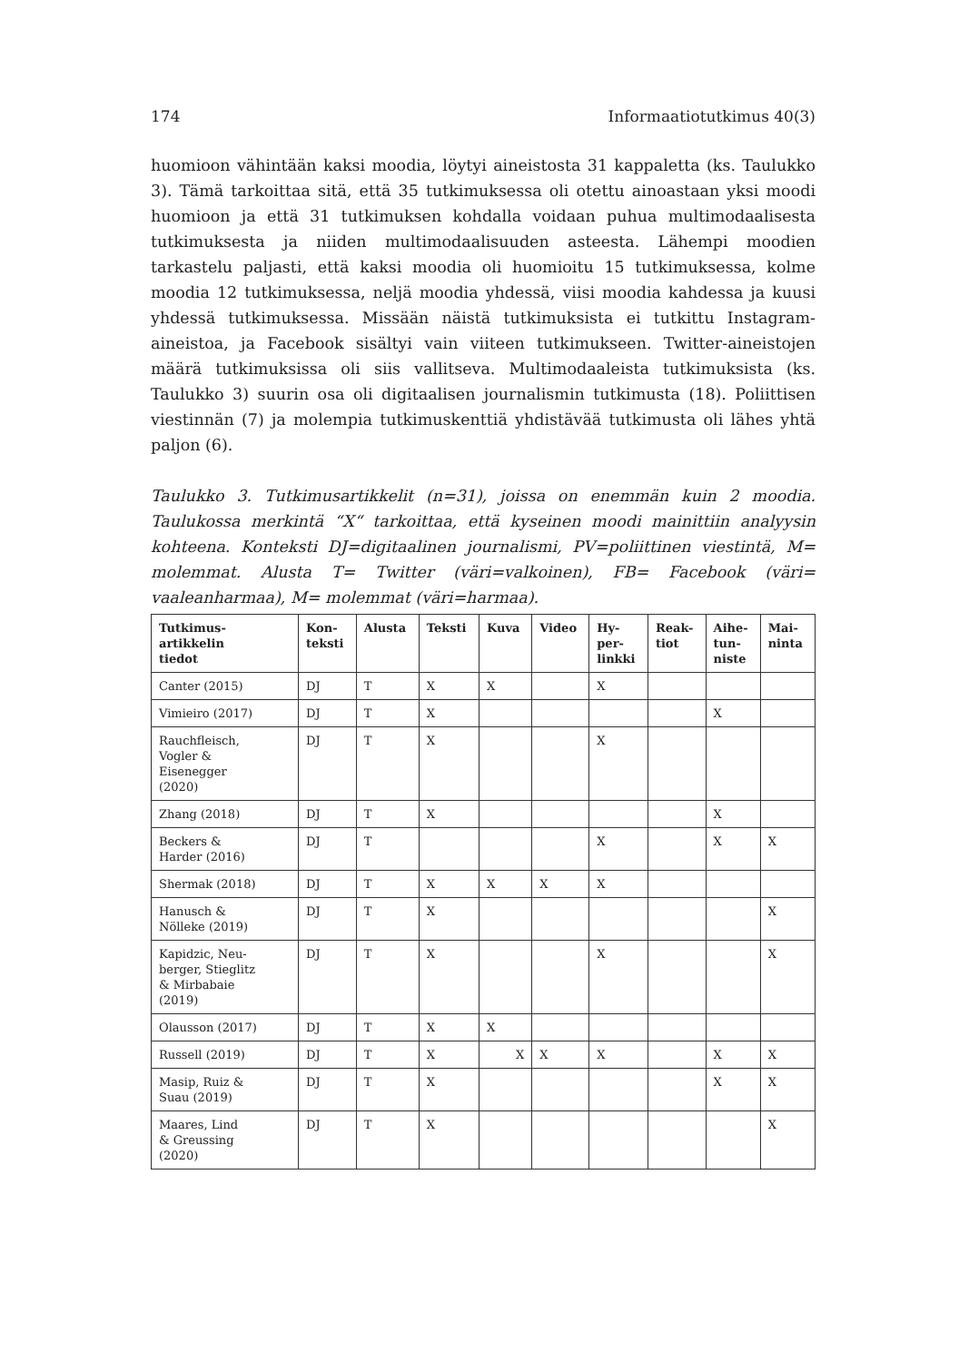174 Informaatiotutkimus 40(3)
huomioon vähintään kaksi moodia, löytyi aineistosta 31 kappaletta (ks. Taulukko 3). Tämä tarkoittaa sitä, että 35 tutkimuksessa oli otettu ainoastaan yksi moodi huomioon ja että 31 tutkimuksen kohdalla voidaan puhua multi­modaalisesta tutkimuksesta ja niiden multimodaalisuuden asteesta. Lähempi moodien tarkastelu paljasti, että kaksi moodia oli huomioitu 15 tutkimuksessa, kolme moodia 12 tutkimuksessa, neljä moodia yhdessä, viisi moodia kahdessa ja kuusi yhdessä tutkimuksessa. Missään näistä tutkimuksista ei tutkittu Insta­gram-aineistoa, ja Facebook sisältyi vain viiteen tutkimukseen. Twitter-aineis­tojen määrä tutkimuksissa oli siis vallitseva. Multimodaaleista tutkimuksista (ks. Taulukko 3) suurin osa oli digitaalisen journalismin tutkimusta (18). Poliittisen viestinnän (7) ja molempia tutkimuskenttiä yhdistävää tutkimusta oli lähes yhtä paljon (6).
Taulukko 3. Tutkimusartikkelit (n=31), joissa on enemmän kuin 2 moodia. Taulukossa merkintä “X“ tarkoittaa, että kyseinen moodi mainittiin analyysin kohteena. Konteksti DJ=digitaalinen journalismi, PV=poliittinen viestintä, M= molemmat. Alusta T= Twitter (väri=valkoinen), FB= Facebook (väri= vaaleanharmaa), M= molemmat (väri=harmaa).
| Tutkimus- artikkelin tiedot | Kon- teksti | Alusta | Teksti | Kuva | Video | Hy- per- linkki | Reak- tiot | Aihe- tun- niste | Mai- ninta |
| --- | --- | --- | --- | --- | --- | --- | --- | --- | --- |
| Canter (2015) | DJ | T | X | X | | X | | | |
| Vimieiro (2017) | DJ | T | X | | | | | X | |
| Rauchfleisch, Vogler & Eisenegger (2020) | DJ | T | X | | | X | | | |
| Zhang (2018) | DJ | T | X | | | | | X | |
| Beckers & Harder (2016) | DJ | T | | | | X | | X | X |
| Shermak (2018) | DJ | T | X | X | X | X | | | |
| Hanusch & Nölleke (2019) | DJ | T | X | | | | | | X |
| Kapidzic, Neu- berger, Stieglitz & Mirbabaie (2019) | DJ | T | X | | | X | | | X |
| Olausson (2017) | DJ | T | X | X | | | | | |
| Russell (2019) | DJ | T | X | X | X | X | | X | X |
| Masip, Ruiz & Suau (2019) | DJ | T | X | | | | | X | X |
| Maares, Lind & Greussing (2020) | DJ | T | X | | | | | | X |